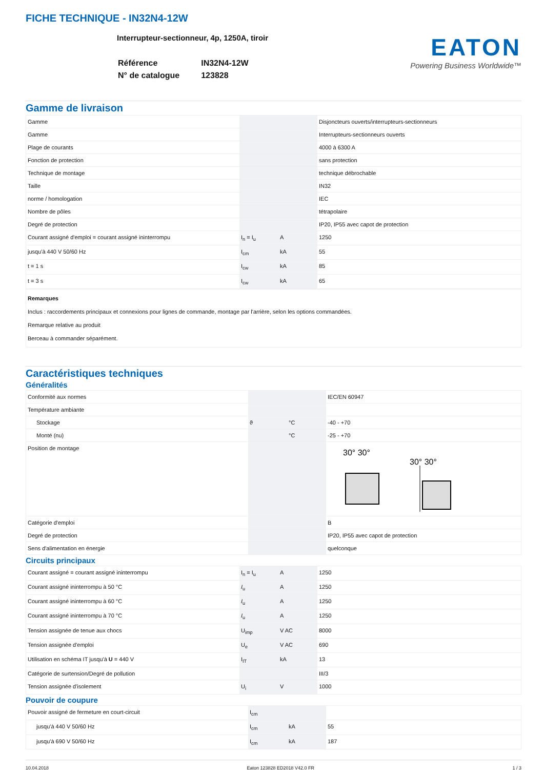FICHE TECHNIQUE - IN32N4-12W
Interrupteur-sectionneur, 4p, 1250A, tiroir
| Référence | IN32N4-12W |
| N° de catalogue | 123828 |
EATON
Powering Business Worldwide™
Gamme de livraison
| Gamme | | | Disjoncteurs ouverts/interrupteurs-sectionneurs |
| Gamme | | | Interrupteurs-sectionneurs ouverts |
| Plage de courants | | | 4000 à 6300 A |
| Fonction de protection | | | sans protection |
| Technique de montage | | | technique débrochable |
| Taille | | | IN32 |
| norme / homologation | | | IEC |
| Nombre de pôles | | | tétrapolaire |
| Degré de protection | | | IP20, IP55 avec capot de protection |
| Courant assigné d'emploi = courant assigné ininterrompu | I<sub>n</sub> = I<sub>u</sub> | A | 1250 |
| jusqu'à 440 V 50/60 Hz | I<sub>cm</sub> | kA | 55 |
| t = 1 s | I<sub>cw</sub> | kA | 85 |
| t = 3 s | I<sub>cw</sub> | kA | 65 |
Remarques
Inclus : raccordements principaux et connexions pour lignes de commande, montage par l'arrière, selon les options commandées.
Remarque relative au produit
Berceau à commander séparément.
Caractéristiques techniques
Généralités
| Conformité aux normes | | | IEC/EN 60947 |
| Température ambiante | | | |
| Stockage | ϑ | °C | -40 - +70 |
| Monté (nu) | | °C | -25 - +70 |
| Position de montage | | | 30° 30° 30° 30° |
| Catégorie d'emploi | | | B |
| Degré de protection | | | IP20, IP55 avec capot de protection |
| Sens d'alimentation en énergie | | | quelconque |
Circuits principaux
| Courant assigné = courant assigné ininterrompu | I<sub>n</sub> = I<sub>u</sub> | A | 1250 |
| Courant assigné ininterrompu à 50 °C | I<sub>u</sub> | A | 1250 |
| Courant assigné ininterrompu à 60 °C | I<sub>u</sub> | A | 1250 |
| Courant assigné ininterrompu à 70 °C | I<sub>u</sub> | A | 1250 |
| Tension assignée de tenue aux chocs | U<sub>imp</sub> | V AC | 8000 |
| Tension assignée d'emploi | U<sub>e</sub> | V AC | 690 |
| Utilisation en schéma IT jusqu'à U = 440 V | I<sub>IT</sub> | kA | 13 |
| Catégorie de surtension/Degré de pollution | | | III/3 |
| Tension assignée d'isolement | U<sub>i</sub> | V | 1000 |
Pouvoir de coupure
| Pouvoir assigné de fermeture en court-circuit | I<sub>cm</sub> | | |
| jusqu'à 440 V 50/60 Hz | I<sub>cm</sub> | kA | 55 |
| jusqu'à 690 V 50/60 Hz | I<sub>cm</sub> | kA | 187 |
10.04.2018 Eaton 123828 ED2018 V42.0 FR 1 / 3